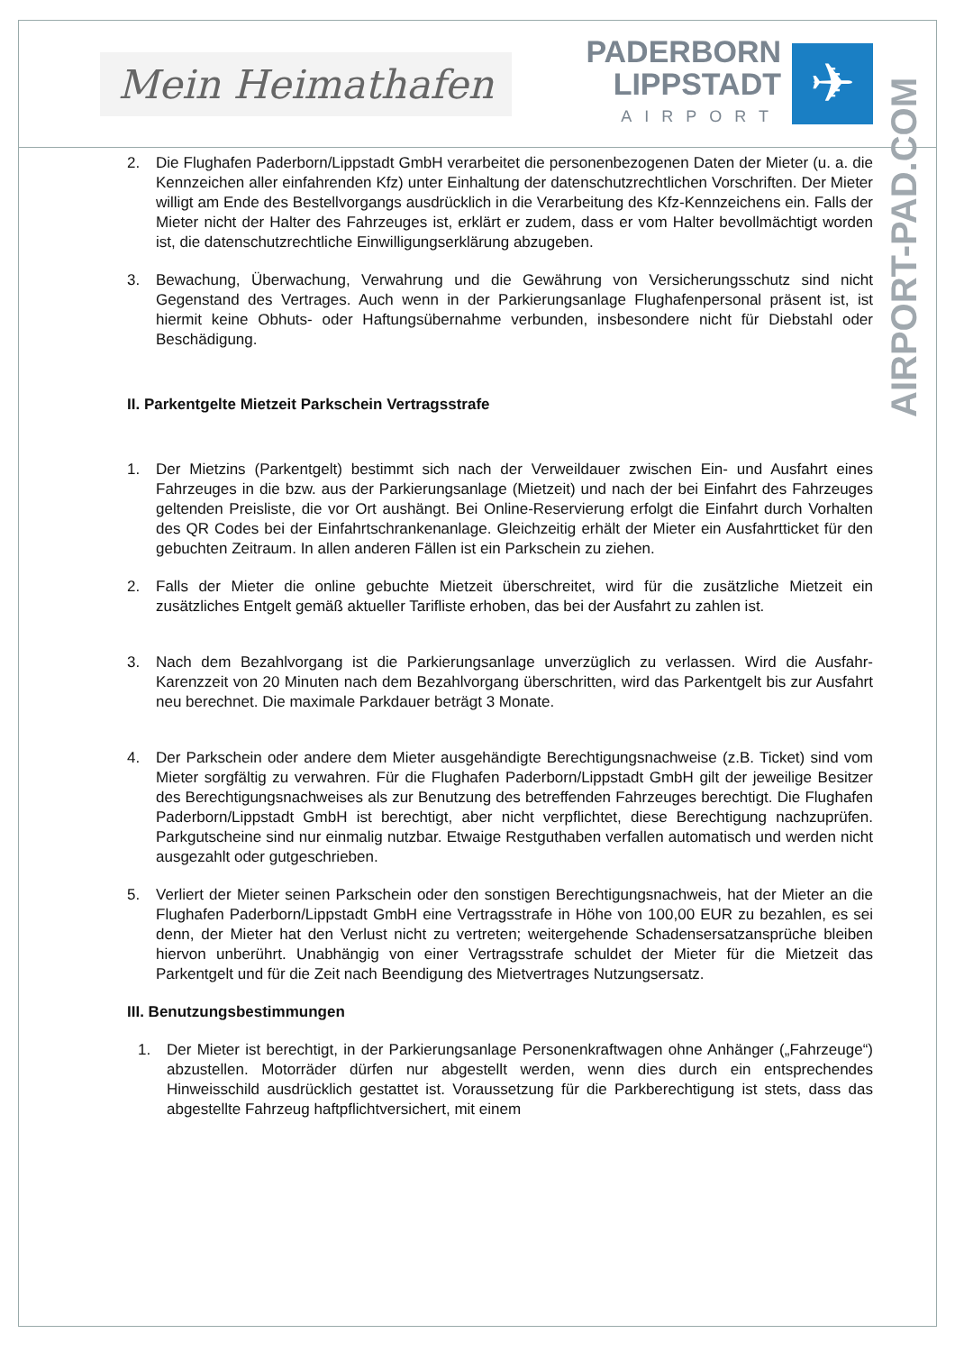Mein Heimathafen
PADERBORN
LIPPSTADT
AIRPORT
✈
AIRPORT-PAD.COM
2. Die Flughafen Paderborn/Lippstadt GmbH verarbeitet die personenbezogenen Daten der Mieter (u. a. die Kennzeichen aller einfahrenden Kfz) unter Einhaltung der datenschutzrechtlichen Vorschriften. Der Mieter willigt am Ende des Bestellvorgangs ausdrücklich in die Verarbeitung des Kfz-Kennzeichens ein. Falls der Mieter nicht der Halter des Fahrzeuges ist, erklärt er zudem, dass er vom Halter bevollmächtigt worden ist, die datenschutzrechtliche Einwilligungserklärung abzugeben.
3. Bewachung, Überwachung, Verwahrung und die Gewährung von Versicherungsschutz sind nicht Gegenstand des Vertrages. Auch wenn in der Parkierungsanlage Flughafenpersonal präsent ist, ist hiermit keine Obhuts- oder Haftungsübernahme verbunden, insbesondere nicht für Diebstahl oder Beschädigung.
II. Parkentgelte Mietzeit Parkschein Vertragsstrafe
1. Der Mietzins (Parkentgelt) bestimmt sich nach der Verweildauer zwischen Ein- und Ausfahrt eines Fahrzeuges in die bzw. aus der Parkierungsanlage (Mietzeit) und nach der bei Einfahrt des Fahrzeuges geltenden Preisliste, die vor Ort aushängt. Bei Online-Reservierung erfolgt die Einfahrt durch Vorhalten des QR Codes bei der Einfahrtschrankenanlage. Gleichzeitig erhält der Mieter ein Ausfahrtticket für den gebuchten Zeitraum. In allen anderen Fällen ist ein Parkschein zu ziehen.
2. Falls der Mieter die online gebuchte Mietzeit überschreitet, wird für die zusätzliche Mietzeit ein zusätzliches Entgelt gemäß aktueller Tarifliste erhoben, das bei der Ausfahrt zu zahlen ist.
3. Nach dem Bezahlvorgang ist die Parkierungsanlage unverzüglich zu verlassen. Wird die Ausfahr-Karenzzeit von 20 Minuten nach dem Bezahlvorgang überschritten, wird das Parkentgelt bis zur Ausfahrt neu berechnet. Die maximale Parkdauer beträgt 3 Monate.
4. Der Parkschein oder andere dem Mieter ausgehändigte Berechtigungsnachweise (z.B. Ticket) sind vom Mieter sorgfältig zu verwahren. Für die Flughafen Paderborn/Lippstadt GmbH gilt der jeweilige Besitzer des Berechtigungsnachweises als zur Benutzung des betreffenden Fahrzeuges berechtigt. Die Flughafen Paderborn/Lippstadt GmbH ist berechtigt, aber nicht verpflichtet, diese Berechtigung nachzuprüfen. Parkgutscheine sind nur einmalig nutzbar. Etwaige Restguthaben verfallen automatisch und werden nicht ausgezahlt oder gutgeschrieben.
5. Verliert der Mieter seinen Parkschein oder den sonstigen Berechtigungsnachweis, hat der Mieter an die Flughafen Paderborn/Lippstadt GmbH eine Vertragsstrafe in Höhe von 100,00 EUR zu bezahlen, es sei denn, der Mieter hat den Verlust nicht zu vertreten; weitergehende Schadensersatzansprüche bleiben hiervon unberührt. Unabhängig von einer Vertragsstrafe schuldet der Mieter für die Mietzeit das Parkentgelt und für die Zeit nach Beendigung des Mietvertrages Nutzungsersatz.
III. Benutzungsbestimmungen
1. Der Mieter ist berechtigt, in der Parkierungsanlage Personenkraftwagen ohne Anhänger („Fahrzeuge“) abzustellen. Motorräder dürfen nur abgestellt werden, wenn dies durch ein entsprechendes Hinweisschild ausdrücklich gestattet ist. Voraussetzung für die Parkberechtigung ist stets, dass das abgestellte Fahrzeug haftpflichtversichert, mit einem